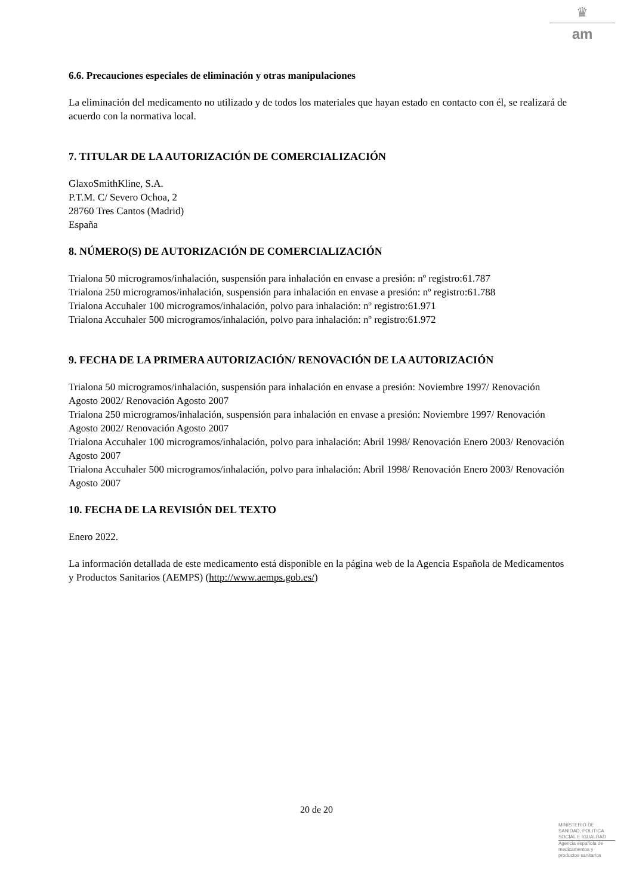♛
am
6.6. Precauciones especiales de eliminación y otras manipulaciones
La eliminación del medicamento no utilizado y de todos los materiales que hayan estado en contacto con él, se realizará de acuerdo con la normativa local.
7. TITULAR DE LA AUTORIZACIÓN DE COMERCIALIZACIÓN
GlaxoSmithKline, S.A.
P.T.M. C/ Severo Ochoa, 2
28760 Tres Cantos (Madrid)
España
8. NÚMERO(S) DE AUTORIZACIÓN DE COMERCIALIZACIÓN
Trialona 50 microgramos/inhalación, suspensión para inhalación en envase a presión: nº registro:61.787
Trialona 250 microgramos/inhalación, suspensión para inhalación en envase a presión: nº registro:61.788
Trialona Accuhaler 100 microgramos/inhalación, polvo para inhalación: nº registro:61.971
Trialona Accuhaler 500 microgramos/inhalación, polvo para inhalación: nº registro:61.972
9. FECHA DE LA PRIMERA AUTORIZACIÓN/ RENOVACIÓN DE LA AUTORIZACIÓN
Trialona 50 microgramos/inhalación, suspensión para inhalación en envase a presión: Noviembre 1997/ Renovación Agosto 2002/ Renovación Agosto 2007
Trialona 250 microgramos/inhalación, suspensión para inhalación en envase a presión: Noviembre 1997/ Renovación Agosto 2002/ Renovación Agosto 2007
Trialona Accuhaler 100 microgramos/inhalación, polvo para inhalación: Abril 1998/ Renovación Enero 2003/ Renovación Agosto 2007
Trialona Accuhaler 500 microgramos/inhalación, polvo para inhalación: Abril 1998/ Renovación Enero 2003/ Renovación Agosto 2007
10. FECHA DE LA REVISIÓN DEL TEXTO
Enero 2022.
La información detallada de este medicamento está disponible en la página web de la Agencia Española de Medicamentos y Productos Sanitarios (AEMPS) (http://www.aemps.gob.es/)
20 de 20
MINISTERIO DE
SANIDAD, POLITICA
SOCIAL E IGUALDAD
Agencia española de
medicamentos y
productos sanitarios